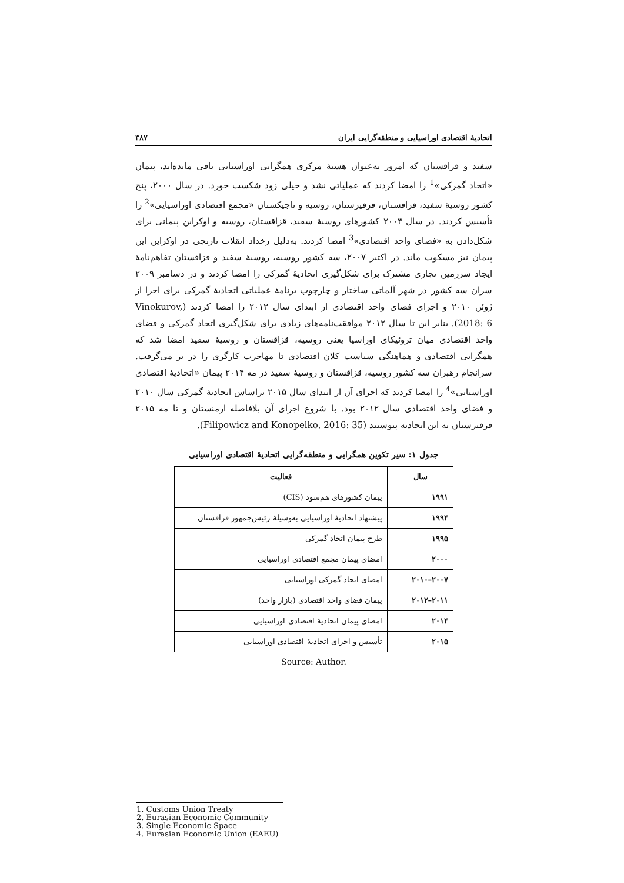اتحادیهٔ اقتصادی اوراسیایی و منطقه‌گرایی ایران ۳۸۷
سفید و قزاقستان که امروز به‌عنوان هستهٔ مرکزی همگرایی اوراسیایی باقی مانده‌اند، پیمان «اتحاد گمرکی»<sup>1</sup> را امضا کردند که عملیاتی نشد و خیلی زود شکست خورد. در سال ۲۰۰۰، پنج کشور روسیهٔ سفید، قزاقستان، قرقیزستان، روسیه و تاجیکستان «مجمع اقتصادی اوراسیایی»<sup>2</sup> را تأسیس کردند. در سال ۲۰۰۳ کشورهای روسیهٔ سفید، قزاقستان، روسیه و اوکراین پیمانی برای شکل‌دادن به «فضای واحد اقتصادی»<sup>3</sup> امضا کردند. به‌دلیل رخداد انقلاب نارنجی در اوکراین این پیمان نیز مسکوت ماند. در اکتبر ۲۰۰۷، سه کشور روسیه، روسیهٔ سفید و قزاقستان تفاهم‌نامهٔ ایجاد سرزمین تجاری مشترک برای شکل‌گیری اتحادیهٔ گمرکی را امضا کردند و در دسامبر ۲۰۰۹ سران سه کشور در شهر آلماتی ساختار و چارچوب برنامهٔ عملیاتی اتحادیهٔ گمرکی برای اجرا از ژوئن ۲۰۱۰ و اجرای فضای واحد اقتصادی از ابتدای سال ۲۰۱۲ را امضا کردند (Vinokurov, 2018: 6). بنابر این تا سال ۲۰۱۲ موافقت‌نامه‌های زیادی برای شکل‌گیری اتحاد گمرکی و فضای واحد اقتصادی میان تروئیکای اوراسیا یعنی روسیه، قزاقستان و روسیهٔ سفید امضا شد که همگرایی اقتصادی و هماهنگی سیاست کلان اقتصادی تا مهاجرت کارگری را در بر می‌گرفت. سرانجام رهبران سه کشور روسیه، قزاقستان و روسیهٔ سفید در مه ۲۰۱۴ پیمان «اتحادیهٔ اقتصادی اوراسیایی»<sup>4</sup> را امضا کردند که اجرای آن از ابتدای سال ۲۰۱۵ براساس اتحادیهٔ گمرکی سال ۲۰۱۰ و فضای واحد اقتصادی سال ۲۰۱۲ بود. با شروع اجرای آن بلافاصله ارمنستان و تا مه ۲۰۱۵ قرقیزستان به این اتحادیه پیوستند (Filipowicz and Konopelko, 2016: 35).
جدول ۱: سیر تکوین همگرایی و منطقه‌گرایی اتحادیهٔ اقتصادی اوراسیایی
| سال | فعالیت |
| --- | --- |
| ۱۹۹۱ | پیمان کشورهای هم‌سود (CIS) |
| ۱۹۹۴ | پیشنهاد اتحادیهٔ اوراسیایی به‌وسیلهٔ رئیس‌جمهور قزاقستان |
| ۱۹۹۵ | طرح پیمان اتحاد گمرکی |
| ۲۰۰۰ | امضای پیمان مجمع اقتصادی اوراسیایی |
| ۲۰۰۷–۲۰۱۰ | امضای اتحاد گمرکی اوراسیایی |
| ۲۰۱۱–۲۰۱۲ | پیمان فضای واحد اقتصادی (بازار واحد) |
| ۲۰۱۴ | امضای پیمان اتحادیهٔ اقتصادی اوراسیایی |
| ۲۰۱۵ | تأسیس و اجرای اتحادیهٔ اقتصادی اوراسیایی |
Source: Author.
1. Customs Union Treaty
2. Eurasian Economic Community
3. Single Economic Space
4. Eurasian Economic Union (EAEU)